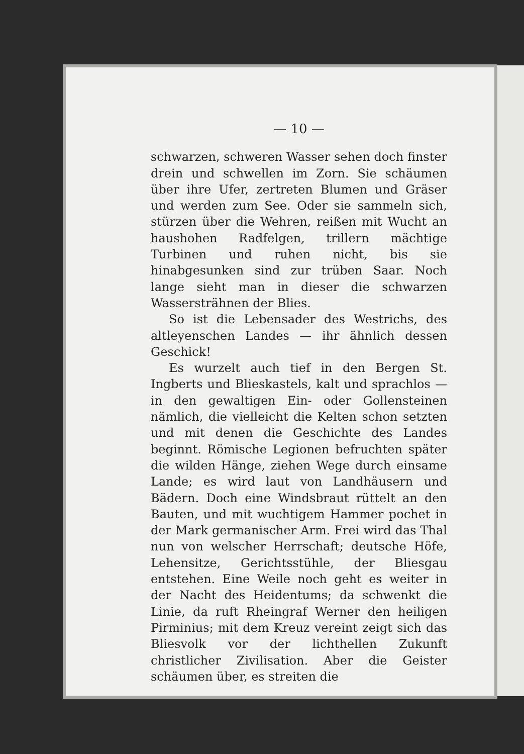— 10 —
schwarzen, schweren Wasser sehen doch finster drein und schwellen im Zorn. Sie schäumen über ihre Ufer, zertreten Blumen und Gräser und werden zum See. Oder sie sammeln sich, stürzen über die Wehren, reißen mit Wucht an haushohen Radfelgen, trillern mächtige Turbinen und ruhen nicht, bis sie hinabgesunken sind zur trüben Saar. Noch lange sieht man in dieser die schwarzen Wassersträhnen der Blies.
So ist die Lebensader des Westrichs, des altleyenschen Landes — ihr ähnlich dessen Geschick!
Es wurzelt auch tief in den Bergen St. Ingberts und Blieskastels, kalt und sprachlos — in den gewaltigen Ein- oder Gollensteinen nämlich, die vielleicht die Kelten schon setzten und mit denen die Geschichte des Landes beginnt. Römische Legionen befruchten später die wilden Hänge, ziehen Wege durch einsame Lande; es wird laut von Landhäusern und Bädern. Doch eine Windsbraut rüttelt an den Bauten, und mit wuchtigem Hammer pochet in der Mark germanischer Arm. Frei wird das Thal nun von welscher Herrschaft; deutsche Höfe, Lehensitze, Gerichtsstühle, der Bliesgau entstehen. Eine Weile noch geht es weiter in der Nacht des Heidentums; da schwenkt die Linie, da ruft Rheingraf Werner den heiligen Pirminius; mit dem Kreuz vereint zeigt sich das Bliesvolk vor der lichthellen Zukunft christlicher Zivilisation. Aber die Geister schäumen über, es streiten die